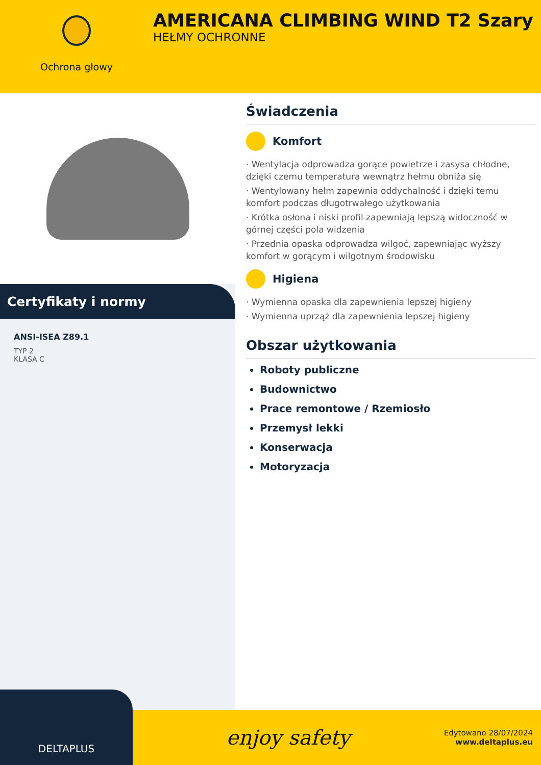Ochrona głowy
AMERICANA CLIMBING WIND T2 Szary
HEŁMY OCHRONNE
Certyfikaty i normy
ANSI-ISEA Z89.1
TYP 2
KLASA C
Świadczenia
Komfort
· Wentylacja odprowadza gorące powietrze i zasysa chłodne, dzięki czemu temperatura wewnątrz hełmu obniża się
· Wentylowany hełm zapewnia oddychalność i dzięki temu komfort podczas długotrwałego użytkowania
· Krótka osłona i niski profil zapewniają lepszą widoczność w górnej części pola widzenia
· Przednia opaska odprowadza wilgoć, zapewniając wyższy komfort w gorącym i wilgotnym środowisku
Higiena
· Wymienna opaska dla zapewnienia lepszej higieny
· Wymienna uprząż dla zapewnienia lepszej higieny
Obszar użytkowania
Roboty publiczne
Budownictwo
Prace remontowe / Rzemiosło
Przemysł lekki
Konserwacja
Motoryzacja
DELTAPLUS
enjoy safety
Edytowano 28/07/2024
www.deltaplus.eu